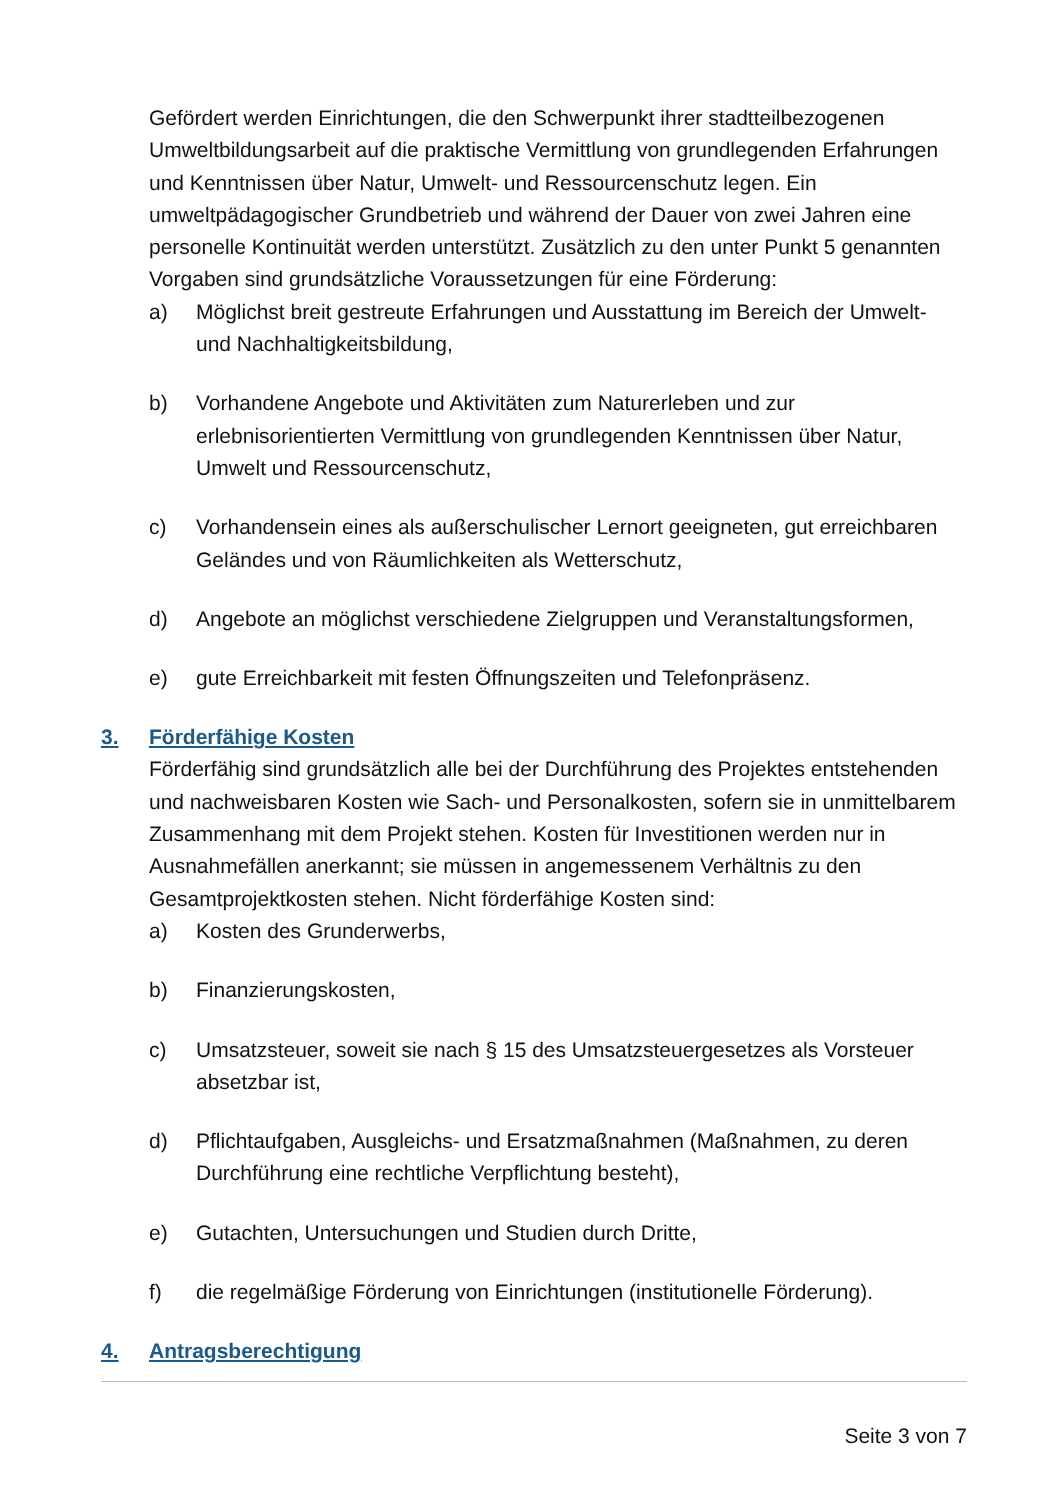Gefördert werden Einrichtungen, die den Schwerpunkt ihrer stadtteilbezogenen Umweltbildungsarbeit auf die praktische Vermittlung von grundlegenden Erfahrungen und Kenntnissen über Natur, Umwelt- und Ressourcenschutz legen. Ein umweltpädagogischer Grundbetrieb und während der Dauer von zwei Jahren eine personelle Kontinuität werden unterstützt. Zusätzlich zu den unter Punkt 5 genannten Vorgaben sind grundsätzliche Voraussetzungen für eine Förderung:
a) Möglichst breit gestreute Erfahrungen und Ausstattung im Bereich der Umwelt- und Nachhaltigkeitsbildung,
b) Vorhandene Angebote und Aktivitäten zum Naturerleben und zur erlebnisorientierten Vermittlung von grundlegenden Kenntnissen über Natur, Umwelt und Ressourcenschutz,
c) Vorhandensein eines als außerschulischer Lernort geeigneten, gut erreichbaren Geländes und von Räumlichkeiten als Wetterschutz,
d) Angebote an möglichst verschiedene Zielgruppen und Veranstaltungsformen,
e) gute Erreichbarkeit mit festen Öffnungszeiten und Telefonpräsenz.
3. Förderfähige Kosten
Förderfähig sind grundsätzlich alle bei der Durchführung des Projektes entstehenden und nachweisbaren Kosten wie Sach- und Personalkosten, sofern sie in unmittelbarem Zusammenhang mit dem Projekt stehen. Kosten für Investitionen werden nur in Ausnahmefällen anerkannt; sie müssen in angemessenem Verhältnis zu den Gesamtprojektkosten stehen. Nicht förderfähige Kosten sind:
a) Kosten des Grunderwerbs,
b) Finanzierungskosten,
c) Umsatzsteuer, soweit sie nach § 15 des Umsatzsteuergesetzes als Vorsteuer absetzbar ist,
d) Pflichtaufgaben, Ausgleichs- und Ersatzmaßnahmen (Maßnahmen, zu deren Durchführung eine rechtliche Verpflichtung besteht),
e) Gutachten, Untersuchungen und Studien durch Dritte,
f) die regelmäßige Förderung von Einrichtungen (institutionelle Förderung).
4. Antragsberechtigung
Seite 3 von 7